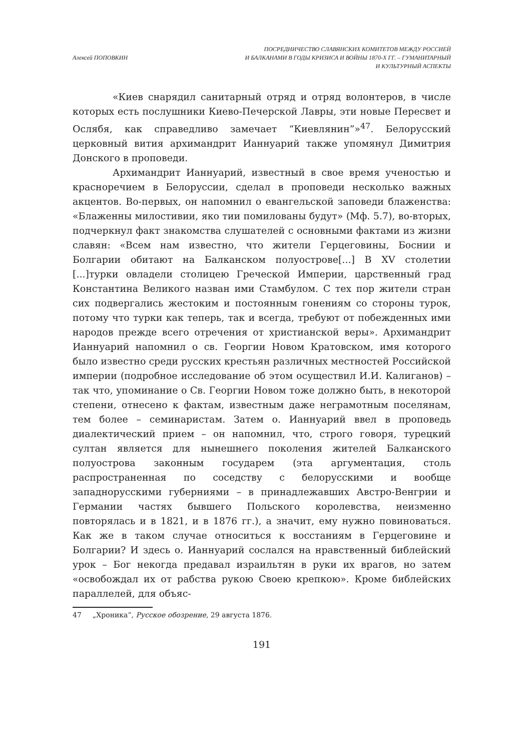Алексей ПОПОВКИН ПОСРЕДНИЧЕСТВО СЛАВЯНСКИХ КОМИТЕТОВ МЕЖДУ РОССИЕЙ
И БАЛКАНАМИ В ГОДЫ КРИЗИСА И ВОЙНЫ 1870-Х ГГ. – ГУМАНИТАРНЫЙ
И КУЛЬТУРНЫЙ АСПЕКТЫ
«Киев снарядил санитарный отряд и отряд волонтеров, в числе которых есть послушники Киево-Печерской Лавры, эти новые Пересвет и Ослябя, как справедливо замечает “Киевлянин”»<sup>47</sup>. Белорусский церковный вития архимандрит Ианнуарий также упомянул Димитрия Донского в проповеди.
Архимандрит Ианнуарий, известный в свое время ученостью и красноречием в Белоруссии, сделал в проповеди несколько важных акцентов. Во-первых, он напомнил о евангельской заповеди блаженства: «Блаженны милостивии, яко тии помилованы будут» (Мф. 5.7), во-вторых, подчеркнул факт знакомства слушателей с основными фактами из жизни славян: «Всем нам известно, что жители Герцеговины, Боснии и Болгарии обитают на Балканском полуострове[...] В XV столетии [...]турки овладели столицею Греческой Империи, царственный град Константина Великого назван ими Стамбулом. С тех пор жители стран сих подвергались жестоким и постоянным гонениям со стороны турок, потому что турки как теперь, так и всегда, требуют от побежденных ими народов прежде всего отречения от христианской веры». Архимандрит Ианнуарий напомнил о св. Георгии Новом Кратовском, имя которого было известно среди русских крестьян различных местностей Российской империи (подробное исследование об этом осуществил И.И. Калиганов) – так что, упоминание о Св. Георгии Новом тоже должно быть, в некоторой степени, отнесено к фактам, известным даже неграмотным поселянам, тем более – семинаристам. Затем о. Ианнуарий ввел в проповедь диалектический прием – он напомнил, что, строго говоря, турецкий султан является для нынешнего поколения жителей Балканского полуострова законным государем (эта аргументация, столь распространенная по соседству с белорусскими и вообще западнорусскими губерниями – в принадлежавших Австро-Венгрии и Германии частях бывшего Польского королевства, неизменно повторялась и в 1821, и в 1876 гг.), а значит, ему нужно повиноваться. Как же в таком случае относиться к восстаниям в Герцеговине и Болгарии? И здесь о. Ианнуарий сослался на нравственный библейский урок – Бог некогда предавал израильтян в руки их врагов, но затем «освобождал их от рабства рукою Своею крепкою». Кроме библейских параллелей, для объяс-
47 „Хроника”, Русское обозрение, 29 августа 1876.
191